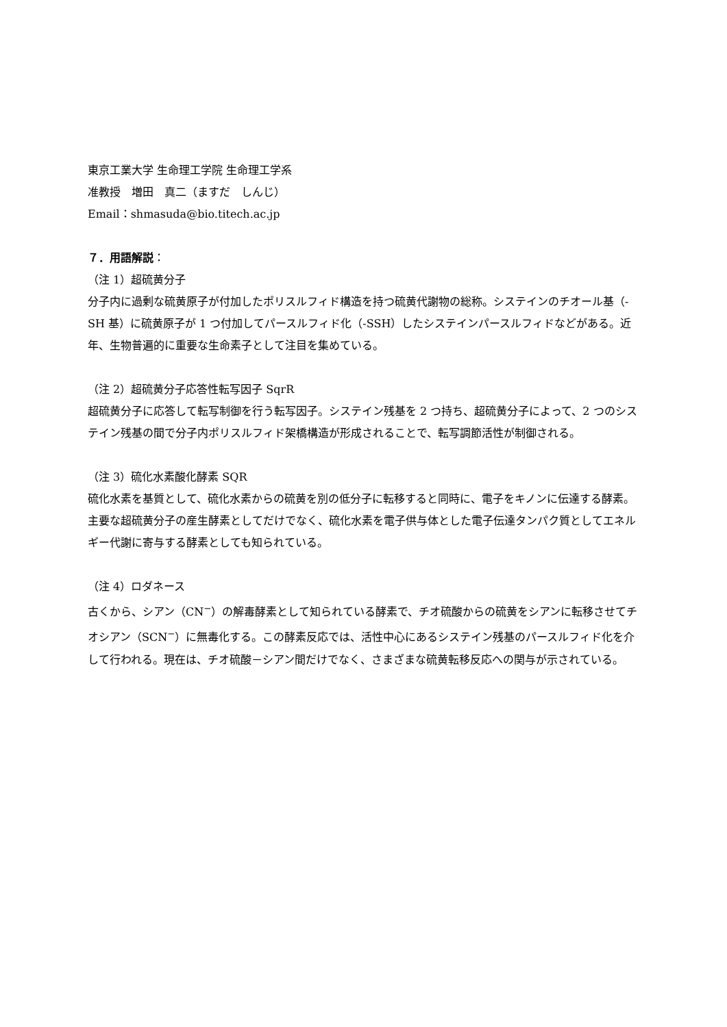東京工業大学 生命理工学院 生命理工学系
准教授　増田　真二（ますだ　しんじ）
Email：shmasuda@bio.titech.ac.jp
７．用語解説：
（注 1）超硫黄分子
分子内に過剰な硫黄原子が付加したポリスルフィド構造を持つ硫黄代謝物の総称。システインのチオール基（-SH 基）に硫黄原子が 1 つ付加してパースルフィド化（-SSH）したシステインパースルフィドなどがある。近年、生物普遍的に重要な生命素子として注目を集めている。
（注 2）超硫黄分子応答性転写因子 SqrR
超硫黄分子に応答して転写制御を行う転写因子。システイン残基を 2 つ持ち、超硫黄分子によって、2 つのシステイン残基の間で分子内ポリスルフィド架橋構造が形成されることで、転写調節活性が制御される。
（注 3）硫化水素酸化酵素 SQR
硫化水素を基質として、硫化水素からの硫黄を別の低分子に転移すると同時に、電子をキノンに伝達する酵素。主要な超硫黄分子の産生酵素としてだけでなく、硫化水素を電子供与体とした電子伝達タンパク質としてエネルギー代謝に寄与する酵素としても知られている。
（注 4）ロダネース
古くから、シアン（CN<sup>−</sup>）の解毒酵素として知られている酵素で、チオ硫酸からの硫黄をシアンに転移させてチオシアン（SCN<sup>−</sup>）に無毒化する。この酵素反応では、活性中心にあるシステイン残基のパースルフィド化を介して行われる。現在は、チオ硫酸－シアン間だけでなく、さまざまな硫黄転移反応への関与が示されている。